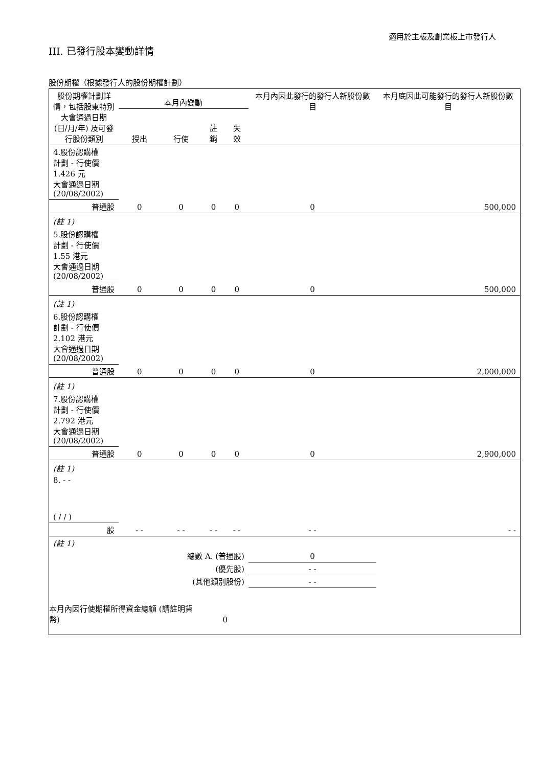適用於主板及創業板上市發行人
III. 已發行股本變動詳情
股份期權（根據發行人的股份期權計劃）
| 股份期權計劃詳情，包括股東特別大會通過日期 (日/月/年) 及可發行股份類別 | 本月內變動 | | | | 本月內因此發行的發行人新股份數目 | 本月底因此可能發行的發行人新股份數目 |
| --- | --- | --- | --- | --- | --- | --- |
| | 授出 | 行使 | 註銷 | 失效 | | |
| 4.股份認購權 計劃 - 行使價 1.426 元 大會通過日期 (20/08/2002) | | | | | | |
| 普通股 | 0 | 0 | 0 | 0 | 0 | 500,000 |
| (註 1) | | | | | | |
| 5.股份認購權 計劃 - 行使價 1.55 港元 大會通過日期 (20/08/2002) | | | | | | |
| 普通股 | 0 | 0 | 0 | 0 | 0 | 500,000 |
| (註 1) | | | | | | |
| 6.股份認購權 計劃 - 行使價 2.102 港元 大會通過日期 (20/08/2002) | | | | | | |
| 普通股 | 0 | 0 | 0 | 0 | 0 | 2,000,000 |
| (註 1) | | | | | | |
| 7.股份認購權 計劃 - 行使價 2.792 港元 大會通過日期 (20/08/2002) | | | | | | |
| 普通股 | 0 | 0 | 0 | 0 | 0 | 2,900,000 |
| (註 1) | | | | | | |
| 8. - - ( / / ) | | | | | | |
| 股 | - - | - - | - - | - - | - - | - - |
| (註 1) | | | | | | |
| 總數 A. (普通股) | | | | | 0 | |
| (優先股) | | | | | - - | |
| (其他類別股份) | | | | | - - | |
| 本月內因行使期權所得資金總額 (請註明貨幣) | | | 0 | | | |